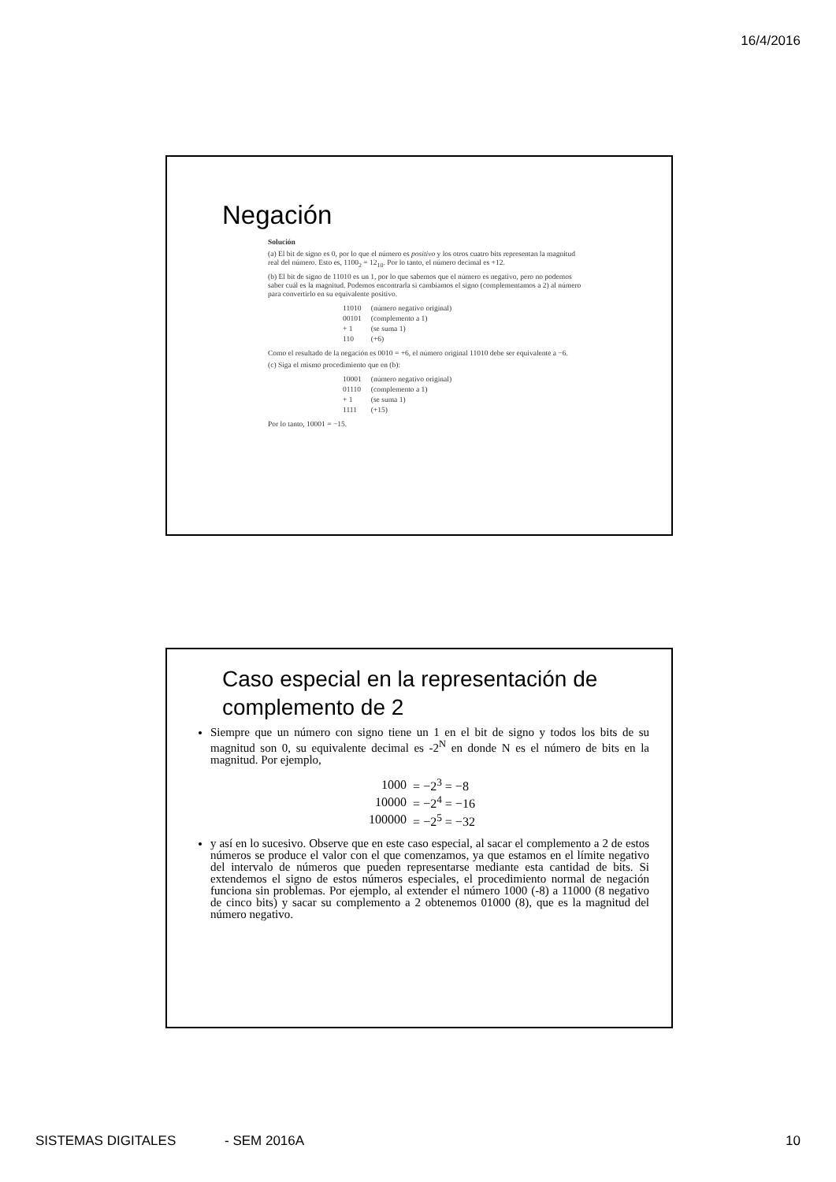16/4/2016
Negación
Solución
(a) El bit de signo es 0, por lo que el número es positivo y los otros cuatro bits representan la magnitud real del número. Esto es, 1100<sub>2</sub> = 12<sub>10</sub>. Por lo tanto, el número decimal es +12.
(b) El bit de signo de 11010 es un 1, por lo que sabemos que el número es negativo, pero no podemos saber cuál es la magnitud. Podemos encontrarla si cambiamos el signo (complementamos a 2) al número para convertirlo en su equivalente positivo.
| 11010 | (número negativo original) |
| 00101 | (complemento a 1) |
| + 1 | (se suma 1) |
| 110 | (+6) |
Como el resultado de la negación es 0010 = +6, el número original 11010 debe ser equivalente a −6.
(c) Siga el mismo procedimiento que en (b):
| 10001 | (número negativo original) |
| 01110 | (complemento a 1) |
| + 1 | (se suma 1) |
| 1111 | (+15) |
Por lo tanto, 10001 = −15.
Caso especial en la representación de complemento de 2
Siempre que un número con signo tiene un 1 en el bit de signo y todos los bits de su magnitud son 0, su equivalente decimal es -2<sup>N</sup> en donde N es el número de bits en la magnitud. Por ejemplo,
| 1000 | = −2<sup>3</sup> = −8 |
| 10000 | = −2<sup>4</sup> = −16 |
| 100000 | = −2<sup>5</sup> = −32 |
y así en lo sucesivo. Observe que en este caso especial, al sacar el complemento a 2 de estos números se produce el valor con el que comenzamos, ya que estamos en el límite negativo del intervalo de números que pueden representarse mediante esta cantidad de bits. Si extendemos el signo de estos números especiales, el procedimiento normal de negación funciona sin problemas. Por ejemplo, al extender el número 1000 (-8) a 11000 (8 negativo de cinco bits) y sacar su complemento a 2 obtenemos 01000 (8), que es la magnitud del número negativo.
SISTEMAS DIGITALES - SEM 2016A 10